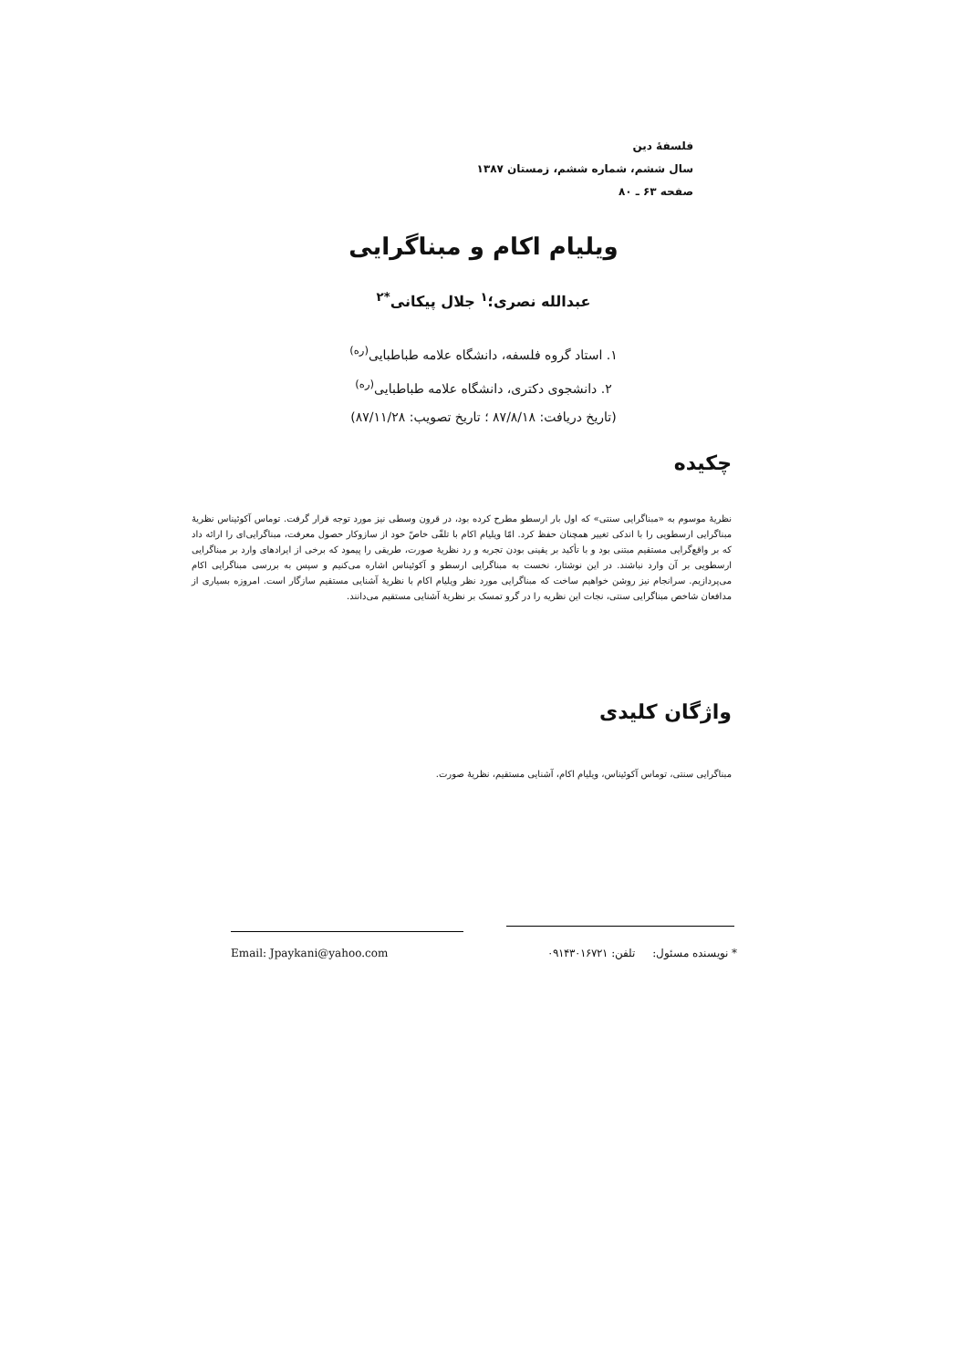فلسفهٔ دین
سال ششم، شماره ششم، زمستان ۱۳۸۷
صفحه ۶۳ ـ ۸۰
ویلیام اکام و مبناگرایی
عبدالله نصری؛<sup>۱</sup> جلال پیکانی<sup>*۲</sup>
۱. استاد گروه فلسفه، دانشگاه علامه طباطبایی<sup>(ره)</sup>
۲. دانشجوی دکتری، دانشگاه علامه طباطبایی<sup>(ره)</sup>
(تاریخ دریافت: ۸۷/۸/۱۸ ؛ تاریخ تصویب: ۸۷/۱۱/۲۸)
چکیده
نظریهٔ موسوم به «مبناگرایی سنتی» که اول بار ارسطو مطرح کرده بود، در قرون وسطی نیز مورد توجه قرار گرفت. توماس آکوئیناس نظریهٔ مبناگرایی ارسطویی را با اندکی تغییر همچنان حفظ کرد. امّا ویلیام اکام با تلقّی خاصّ خود از سازوکار حصول معرفت، مبناگرایی‌ای را ارائه داد که بر واقع‌گرایی مستقیم مبتنی بود و با تأکید بر یقینی بودن تجربه و رد نظریهٔ صورت، طریقی را پیمود که برخی از ایرادهای وارد بر مبناگرایی ارسطویی بر آن وارد نباشند. در این نوشتار، نخست به مبناگرایی ارسطو و آکوئیناس اشاره می‌کنیم و سپس به بررسی مبناگرایی اکام می‌پردازیم. سرانجام نیز روشن خواهیم ساخت که مبناگرایی مورد نظر ویلیام اکام با نظریهٔ آشنایی مستقیم سازگار است. امروزه بسیاری از مدافعان شاخص مبناگرایی سنتی، نجات این نظریه را در گرو تمسک بر نظریهٔ آشنایی مستقیم می‌دانند.
واژگان کلیدی
مبناگرایی سنتی، توماس آکوئیناس، ویلیام اکام، آشنایی مستقیم، نظریهٔ صورت.
* نویسنده مسئول: تلفن: ۰۹۱۴۳۰۱۶۷۲۱ Email: Jpaykani@yahoo.com